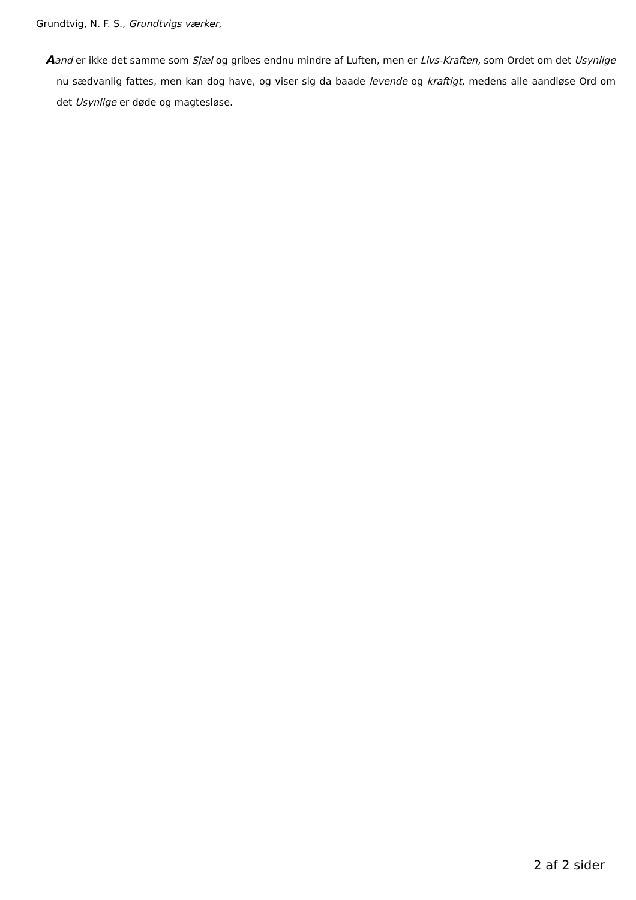Grundtvig, N. F. S., Grundtvigs værker,
Aand er ikke det samme som Sjæl og gribes endnu mindre af Luften, men er Livs-Kraften, som Ordet om det Usynlige nu sædvanlig fattes, men kan dog have, og viser sig da baade levende og kraftigt, medens alle aandløse Ord om det Usynlige er døde og magtesløse.
2 af 2 sider